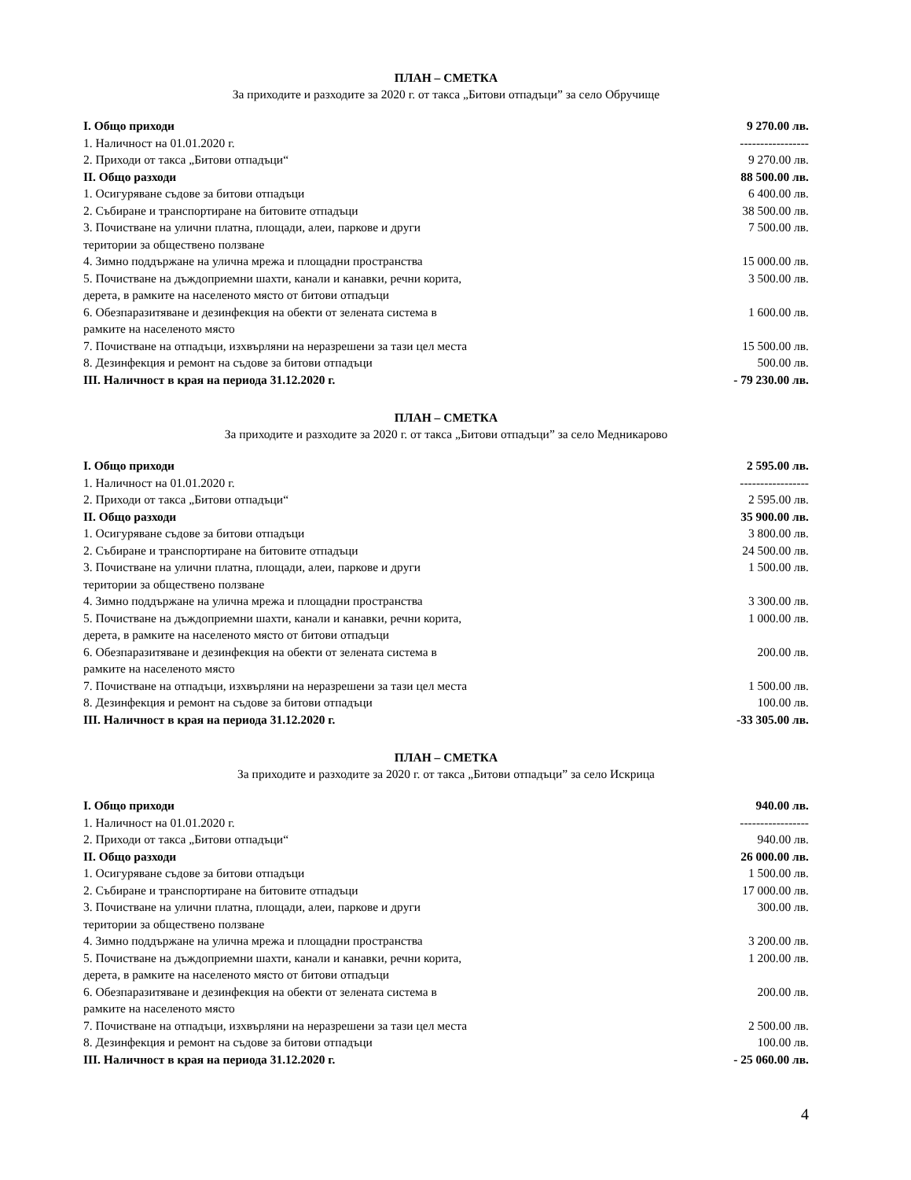ПЛАН – СМЕТКА
За приходите и разходите за 2020 г. от такса „Битови отпадъци” за село Обручище
| I. Общо приходи | 9 270.00 лв. |
| 1. Наличност на 01.01.2020 г. | ----------------- |
| 2. Приходи от такса „Битови отпадъци“ | 9 270.00 лв. |
| II. Общо разходи | 88 500.00 лв. |
| 1. Осигуряване съдове за битови отпадъци | 6 400.00 лв. |
| 2. Събиране и транспортиране на битовите отпадъци | 38 500.00 лв. |
| 3. Почистване на улични платна, площади, алеи, паркове и други територии за обществено ползване | 7 500.00 лв. |
| 4. Зимно поддържане на улична мрежа и площадни пространства | 15 000.00 лв. |
| 5. Почистване на дъждоприемни шахти, канали и канавки, речни корита, дерета, в рамките на населеното място от битови отпадъци | 3 500.00 лв. |
| 6. Обезпаразитяване и дезинфекция на обекти от зелената система в рамките на населеното място | 1 600.00 лв. |
| 7. Почистване на отпадъци, изхвърляни на неразрешени за тази цел места | 15 500.00 лв. |
| 8. Дезинфекция и ремонт на съдове за битови отпадъци | 500.00 лв. |
| III. Наличност в края на периода 31.12.2020 г. | - 79 230.00 лв. |
ПЛАН – СМЕТКА
За приходите и разходите за 2020 г. от такса „Битови отпадъци” за село Медникарово
| I. Общо приходи | 2 595.00 лв. |
| 1. Наличност на 01.01.2020 г. | ----------------- |
| 2. Приходи от такса „Битови отпадъци“ | 2 595.00 лв. |
| II. Общо разходи | 35 900.00 лв. |
| 1. Осигуряване съдове за битови отпадъци | 3 800.00 лв. |
| 2. Събиране и транспортиране на битовите отпадъци | 24 500.00 лв. |
| 3. Почистване на улични платна, площади, алеи, паркове и други територии за обществено ползване | 1 500.00 лв. |
| 4. Зимно поддържане на улична мрежа и площадни пространства | 3 300.00 лв. |
| 5. Почистване на дъждоприемни шахти, канали и канавки, речни корита, дерета, в рамките на населеното място от битови отпадъци | 1 000.00 лв. |
| 6. Обезпаразитяване и дезинфекция на обекти от зелената система в рамките на населеното място | 200.00 лв. |
| 7. Почистване на отпадъци, изхвърляни на неразрешени за тази цел места | 1 500.00 лв. |
| 8. Дезинфекция и ремонт на съдове за битови отпадъци | 100.00 лв. |
| III. Наличност в края на периода 31.12.2020 г. | -33 305.00 лв. |
ПЛАН – СМЕТКА
За приходите и разходите за 2020 г. от такса „Битови отпадъци” за село Искрица
| I. Общо приходи | 940.00 лв. |
| 1. Наличност на 01.01.2020 г. | ----------------- |
| 2. Приходи от такса „Битови отпадъци“ | 940.00 лв. |
| II. Общо разходи | 26 000.00 лв. |
| 1. Осигуряване съдове за битови отпадъци | 1 500.00 лв. |
| 2. Събиране и транспортиране на битовите отпадъци | 17 000.00 лв. |
| 3. Почистване на улични платна, площади, алеи, паркове и други територии за обществено ползване | 300.00 лв. |
| 4. Зимно поддържане на улична мрежа и площадни пространства | 3 200.00 лв. |
| 5. Почистване на дъждоприемни шахти, канали и канавки, речни корита, дерета, в рамките на населеното място от битови отпадъци | 1 200.00 лв. |
| 6. Обезпаразитяване и дезинфекция на обекти от зелената система в рамките на населеното място | 200.00 лв. |
| 7. Почистване на отпадъци, изхвърляни на неразрешени за тази цел места | 2 500.00 лв. |
| 8. Дезинфекция и ремонт на съдове за битови отпадъци | 100.00 лв. |
| III. Наличност в края на периода 31.12.2020 г. | - 25 060.00 лв. |
4